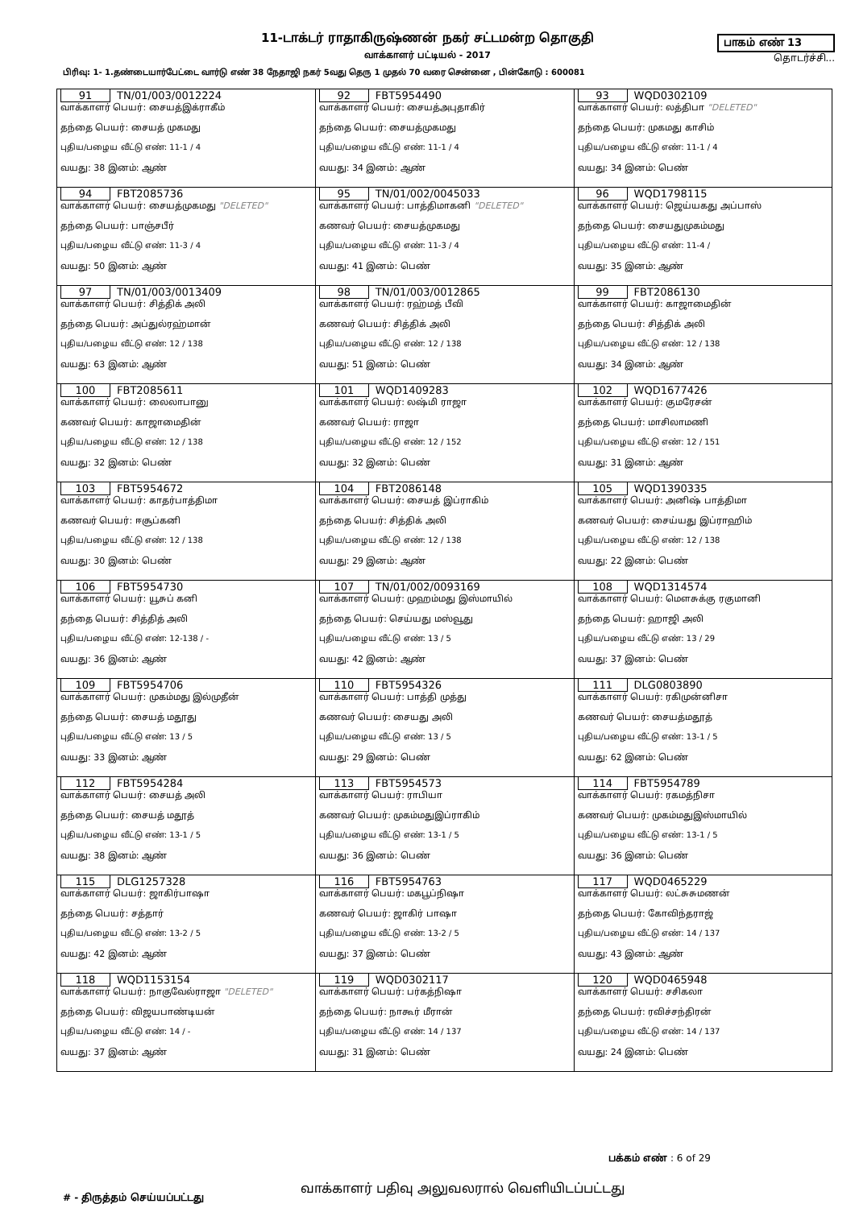11-டாக்டர் ராதாகிருஷ்ணன் நகர் சட்டமன்ற தொகுதி
வாக்காளர் பட்டியல் - 2017
பாகம் எண் 13
தொடர்ச்சி...
பிரிவு: 1- 1.தண்டையார்பேட்டை வார்டு எண் 38 நேதாஜி நகர் 5வது தெரு 1 முதல் 70 வரை சென்னை , பின்கோடு : 600081
| 91 TN/01/003/0012224 வாக்காளர் பெயர்: சையத்இக்ராகீம் தந்தை பெயர்: சையத் முகமது புதிய/பழைய வீட்டு எண்: 11-1 / 4 வயது: 38 இனம்: ஆண் | 92 FBT5954490 வாக்காளர் பெயர்: சையத்அபுதாகிர் தந்தை பெயர்: சையத்முகமது புதிய/பழைய வீட்டு எண்: 11-1 / 4 வயது: 34 இனம்: ஆண் | 93 WQD0302109 வாக்காளர் பெயர்: லத்திபா "DELETED" தந்தை பெயர்: முகமது காசிம் புதிய/பழைய வீட்டு எண்: 11-1 / 4 வயது: 34 இனம்: பெண் |
| 94 FBT2085736 வாக்காளர் பெயர்: சையத்முகமது "DELETED" தந்தை பெயர்: பாஞ்சபீர் புதிய/பழைய வீட்டு எண்: 11-3 / 4 வயது: 50 இனம்: ஆண் | 95 TN/01/002/0045033 வாக்காளர் பெயர்: பாத்திமாகனி "DELETED" கணவர் பெயர்: சையத்முகமது புதிய/பழைய வீட்டு எண்: 11-3 / 4 வயது: 41 இனம்: பெண் | 96 WQD1798115 வாக்காளர் பெயர்: ஜெய்யகது அப்பாஸ் தந்தை பெயர்: சையதுமுகம்மது புதிய/பழைய வீட்டு எண்: 11-4 / வயது: 35 இனம்: ஆண் |
| 97 TN/01/003/0013409 வாக்காளர் பெயர்: சித்திக் அலி தந்தை பெயர்: அப்துல்ரஹ்மான் புதிய/பழைய வீட்டு எண்: 12 / 138 வயது: 63 இனம்: ஆண் | 98 TN/01/003/0012865 வாக்காளர் பெயர்: ரஹ்மத் பீவி கணவர் பெயர்: சித்திக் அலி புதிய/பழைய வீட்டு எண்: 12 / 138 வயது: 51 இனம்: பெண் | 99 FBT2086130 வாக்காளர் பெயர்: காஜாமைதின் தந்தை பெயர்: சித்திக் அலி புதிய/பழைய வீட்டு எண்: 12 / 138 வயது: 34 இனம்: ஆண் |
| 100 FBT2085611 வாக்காளர் பெயர்: லைலாபானு கணவர் பெயர்: காஜாமைதின் புதிய/பழைய வீட்டு எண்: 12 / 138 வயது: 32 இனம்: பெண் | 101 WQD1409283 வாக்காளர் பெயர்: லஷ்மி ராஜா கணவர் பெயர்: ராஜா புதிய/பழைய வீட்டு எண்: 12 / 152 வயது: 32 இனம்: பெண் | 102 WQD1677426 வாக்காளர் பெயர்: குமரேசன் தந்தை பெயர்: மாசிலாமணி புதிய/பழைய வீட்டு எண்: 12 / 151 வயது: 31 இனம்: ஆண் |
| 103 FBT5954672 வாக்காளர் பெயர்: காதர்பாத்திமா கணவர் பெயர்: ஈசூப்கனி புதிய/பழைய வீட்டு எண்: 12 / 138 வயது: 30 இனம்: பெண் | 104 FBT2086148 வாக்காளர் பெயர்: சையத் இப்ராகிம் தந்தை பெயர்: சித்திக் அலி புதிய/பழைய வீட்டு எண்: 12 / 138 வயது: 29 இனம்: ஆண் | 105 WQD1390335 வாக்காளர் பெயர்: அனிஷ் பாத்திமா கணவர் பெயர்: சைய்யது இப்ராஹிம் புதிய/பழைய வீட்டு எண்: 12 / 138 வயது: 22 இனம்: பெண் |
| 106 FBT5954730 வாக்காளர் பெயர்: யூசுப் கனி தந்தை பெயர்: சித்தித் அலி புதிய/பழைய வீட்டு எண்: 12-138 / - வயது: 36 இனம்: ஆண் | 107 TN/01/002/0093169 வாக்காளர் பெயர்: முஹம்மது இஸ்மாயில் தந்தை பெயர்: செய்யது மஸ்வூது புதிய/பழைய வீட்டு எண்: 13 / 5 வயது: 42 இனம்: ஆண் | 108 WQD1314574 வாக்காளர் பெயர்: மௌசுக்கு ரகுமானி தந்தை பெயர்: ஹாஜி அலி புதிய/பழைய வீட்டு எண்: 13 / 29 வயது: 37 இனம்: பெண் |
| 109 FBT5954706 வாக்காளர் பெயர்: முகம்மது இல்முதீன் தந்தை பெயர்: சையத் மதூது புதிய/பழைய வீட்டு எண்: 13 / 5 வயது: 33 இனம்: ஆண் | 110 FBT5954326 வாக்காளர் பெயர்: பாத்தி முத்து கணவர் பெயர்: சையது அலி புதிய/பழைய வீட்டு எண்: 13 / 5 வயது: 29 இனம்: பெண் | 111 DLG0803890 வாக்காளர் பெயர்: ரகிமுன்னிசா கணவர் பெயர்: சையத்மதூத் புதிய/பழைய வீட்டு எண்: 13-1 / 5 வயது: 62 இனம்: பெண் |
| 112 FBT5954284 வாக்காளர் பெயர்: சையத் அலி தந்தை பெயர்: சையத் மதூத் புதிய/பழைய வீட்டு எண்: 13-1 / 5 வயது: 38 இனம்: ஆண் | 113 FBT5954573 வாக்காளர் பெயர்: ராபியா கணவர் பெயர்: முகம்மதுஇப்ராகிம் புதிய/பழைய வீட்டு எண்: 13-1 / 5 வயது: 36 இனம்: பெண் | 114 FBT5954789 வாக்காளர் பெயர்: ரகமத்நிசா கணவர் பெயர்: முகம்மதுஇஸ்மாயில் புதிய/பழைய வீட்டு எண்: 13-1 / 5 வயது: 36 இனம்: பெண் |
| 115 DLG1257328 வாக்காளர் பெயர்: ஜாகிர்பாஷா தந்தை பெயர்: சத்தார் புதிய/பழைய வீட்டு எண்: 13-2 / 5 வயது: 42 இனம்: ஆண் | 116 FBT5954763 வாக்காளர் பெயர்: மகபூப்நிஷா கணவர் பெயர்: ஜாகிர் பாஷா புதிய/பழைய வீட்டு எண்: 13-2 / 5 வயது: 37 இனம்: பெண் | 117 WQD0465229 வாக்காளர் பெயர்: லட்சுசுமணன் தந்தை பெயர்: கோவிந்தராஜ் புதிய/பழைய வீட்டு எண்: 14 / 137 வயது: 43 இனம்: ஆண் |
| 118 WQD1153154 வாக்காளர் பெயர்: நாகுவேல்ராஜா "DELETED" தந்தை பெயர்: விஜயபாண்டியன் புதிய/பழைய வீட்டு எண்: 14 / - வயது: 37 இனம்: ஆண் | 119 WQD0302117 வாக்காளர் பெயர்: பர்கத்நிஷா தந்தை பெயர்: நாகூர் மீரான் புதிய/பழைய வீட்டு எண்: 14 / 137 வயது: 31 இனம்: பெண் | 120 WQD0465948 வாக்காளர் பெயர்: சசிகலா தந்தை பெயர்: ரவிச்சந்திரன் புதிய/பழைய வீட்டு எண்: 14 / 137 வயது: 24 இனம்: பெண் |
பக்கம் எண் : 6 of 29
# - திருத்தம் செய்யப்பட்டது
வாக்காளர் பதிவு அலுவலரால் வெளியிடப்பட்டது